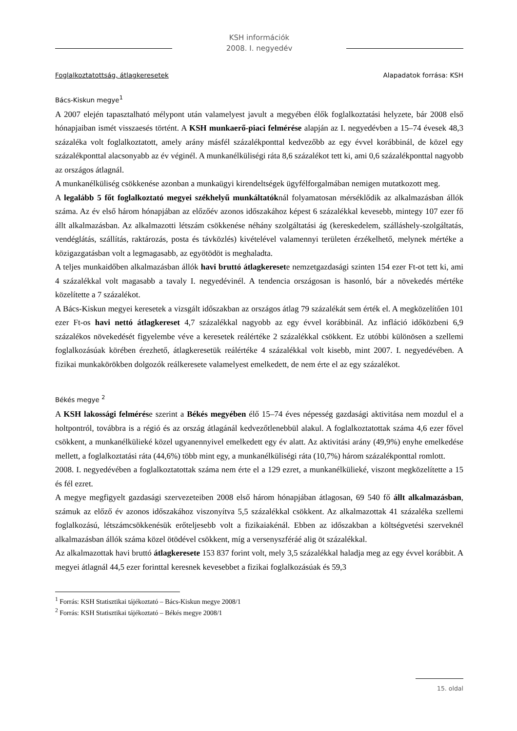KSH információk
2008. I. negyedév
Foglalkoztatottság, átlagkeresetek Alapadatok forrása: KSH
Bács-Kiskun megye<sup>1</sup>
A 2007 elején tapasztalható mélypont után valamelyest javult a megyében élők foglalkoztatási helyzete, bár 2008 első hónapjaiban ismét visszaesés történt. A KSH munkaerő-piaci felmérése alapján az I. negyedévben a 15–74 évesek 48,3 százaléka volt foglalkoztatott, amely arány másfél százalékponttal kedvezőbb az egy évvel korábbinál, de közel egy százalékponttal alacsonyabb az év véginél. A munkanélküliségi ráta 8,6 százalékot tett ki, ami 0,6 százalékponttal nagyobb az országos átlagnál.
A munkanélküliség csökkenése azonban a munkaügyi kirendeltségek ügyfélforgalmában nemigen mutatkozott meg.
A legalább 5 főt foglalkoztató megyei székhelyű munkáltatóknál folyamatosan mérséklődik az alkalmazásban állók száma. Az év első három hónapjában az előzőév azonos időszakához képest 6 százalékkal kevesebb, mintegy 107 ezer fő állt alkalmazásban. Az alkalmazotti létszám csökkenése néhány szolgáltatási ág (kereskedelem, szálláshely-szolgáltatás, vendéglátás, szállítás, raktározás, posta és távközlés) kivételével valamennyi területen érzékelhető, melynek mértéke a közigazgatásban volt a legmagasabb, az egyötödöt is meghaladta.
A teljes munkaidőben alkalmazásban állók havi bruttó átlagkeresete nemzetgazdasági szinten 154 ezer Ft-ot tett ki, ami 4 százalékkal volt magasabb a tavaly I. negyedévinél. A tendencia országosan is hasonló, bár a növekedés mértéke közelítette a 7 százalékot.
A Bács-Kiskun megyei keresetek a vizsgált időszakban az országos átlag 79 százalékát sem érték el. A megközelítően 101 ezer Ft-os havi nettó átlagkereset 4,7 százalékkal nagyobb az egy évvel korábbinál. Az infláció időközbeni 6,9 százalékos növekedését figyelembe véve a keresetek reálértéke 2 százalékkal csökkent. Ez utóbbi különösen a szellemi foglalkozásúak körében érezhető, átlagkeresetük reálértéke 4 százalékkal volt kisebb, mint 2007. I. negyedévében. A fizikai munkakörökben dolgozók reálkeresete valamelyest emelkedett, de nem érte el az egy százalékot.
Békés megye <sup>2</sup>
A KSH lakossági felmérése szerint a Békés megyében élő 15–74 éves népesség gazdasági aktivitása nem mozdul el a holtpontról, továbbra is a régió és az ország átlagánál kedvezőtlenebbül alakul. A foglalkoztatottak száma 4,6 ezer fővel csökkent, a munkanélkülieké közel ugyanennyivel emelkedett egy év alatt. Az aktivitási arány (49,9%) enyhe emelkedése mellett, a foglalkoztatási ráta (44,6%) több mint egy, a munkanélküliségi ráta (10,7%) három százalékponttal romlott.
2008. I. negyedévében a foglalkoztatottak száma nem érte el a 129 ezret, a munkanélkülieké, viszont megközelítette a 15 és fél ezret.
A megye megfigyelt gazdasági szervezeteiben 2008 első három hónapjában átlagosan, 69 540 fő állt alkalmazásban, számuk az előző év azonos időszakához viszonyítva 5,5 százalékkal csökkent. Az alkalmazottak 41 százaléka szellemi foglalkozású, létszámcsökkenésük erőteljesebb volt a fizikaiakénál. Ebben az időszakban a költségvetési szerveknél alkalmazásban állók száma közel ötödével csökkent, míg a versenyszféráé alig öt százalékkal.
Az alkalmazottak havi bruttó átlagkeresete 153 837 forint volt, mely 3,5 százalékkal haladja meg az egy évvel korábbit. A megyei átlagnál 44,5 ezer forinttal keresnek kevesebbet a fizikai foglalkozásúak és 59,3
<sup>1</sup> Forrás: KSH Statisztikai tájékoztató – Bács-Kiskun megye 2008/1
<sup>2</sup> Forrás: KSH Statisztikai tájékoztató – Békés megye 2008/1
15. oldal